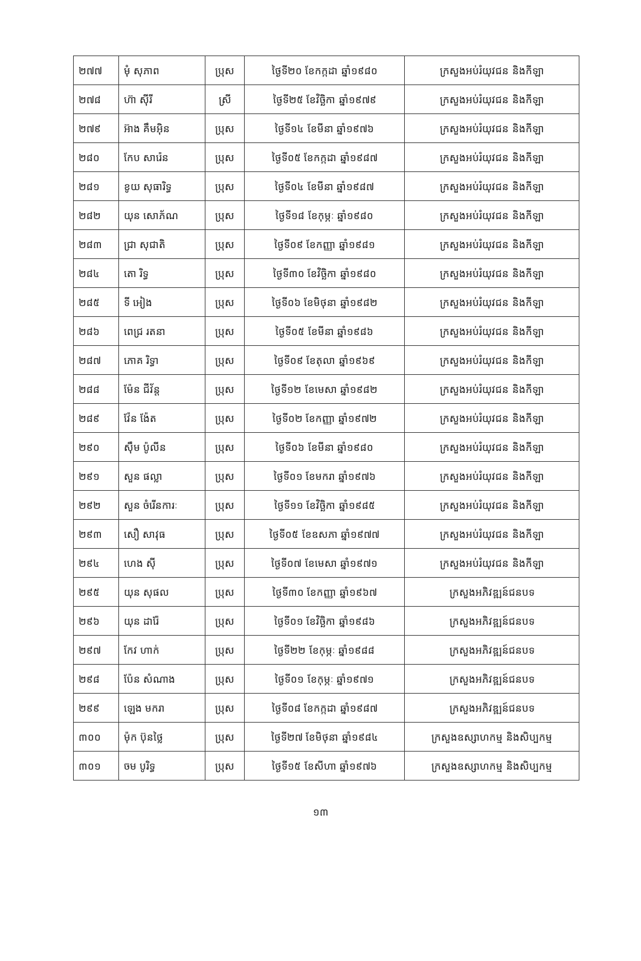| ២៧៧ | មុំ សុភាព | ប្រុស | ថ្ងៃទី២០ ខែកក្កដា ឆ្នាំ១៩៨០ | ក្រសួងអប់រំយុវជន និងកីឡា |
| ២៧៨ | ហ៊ា ស៊ីរី | ស្រី | ថ្ងៃទី២៥ ខែវិច្ឆិកា ឆ្នាំ១៩៧៩ | ក្រសួងអប់រំយុវជន និងកីឡា |
| ២៧៩ | អ៊ាង គឹមអ៊ិន | ប្រុស | ថ្ងៃទី១៤ ខែមីនា ឆ្នាំ១៩៧៦ | ក្រសួងអប់រំយុវជន និងកីឡា |
| ២៨០ | កែប សារ៉េន | ប្រុស | ថ្ងៃទី០៥ ខែកក្កដា ឆ្នាំ១៩៨៧ | ក្រសួងអប់រំយុវជន និងកីឡា |
| ២៨១ | ខូយ សុធារិទ្ធ | ប្រុស | ថ្ងៃទី០៤ ខែមីនា ឆ្នាំ១៩៨៧ | ក្រសួងអប់រំយុវជន និងកីឡា |
| ២៨២ | យុន សោភ័ណ | ប្រុស | ថ្ងៃទី១៨ ខែកុម្ភៈ ឆ្នាំ១៩៨០ | ក្រសួងអប់រំយុវជន និងកីឡា |
| ២៨៣ | ជ្រា សុជាតិ | ប្រុស | ថ្ងៃទី០៩ ខែកញ្ញា ឆ្នាំ១៩៨១ | ក្រសួងអប់រំយុវជន និងកីឡា |
| ២៨៤ | តោ រិទ្ធ | ប្រុស | ថ្ងៃទី៣០ ខែវិច្ឆិកា ឆ្នាំ១៩៨០ | ក្រសួងអប់រំយុវជន និងកីឡា |
| ២៨៥ | ទី អៀង | ប្រុស | ថ្ងៃទី០៦ ខែមិថុនា ឆ្នាំ១៩៨២ | ក្រសួងអប់រំយុវជន និងកីឡា |
| ២៨៦ | ពេជ្រ រតនា | ប្រុស | ថ្ងៃទី០៥ ខែមីនា ឆ្នាំ១៩៨៦ | ក្រសួងអប់រំយុវជន និងកីឡា |
| ២៨៧ | ភោគ រិទ្ធា | ប្រុស | ថ្ងៃទី០៩ ខែតុលា ឆ្នាំ១៩៦៩ | ក្រសួងអប់រំយុវជន និងកីឡា |
| ២៨៨ | ម៉ែន ជីវ័ន្ត | ប្រុស | ថ្ងៃទី១២ ខែមេសា ឆ្នាំ១៩៨២ | ក្រសួងអប់រំយុវជន និងកីឡា |
| ២៨៩ | វ៉ែន ង៉ែត | ប្រុស | ថ្ងៃទី០២ ខែកញ្ញា ឆ្នាំ១៩៧២ | ក្រសួងអប់រំយុវជន និងកីឡា |
| ២៩០ | ស៊ឹម ប៉ូលីន | ប្រុស | ថ្ងៃទី០៦ ខែមីនា ឆ្នាំ១៩៨០ | ក្រសួងអប់រំយុវជន និងកីឡា |
| ២៩១ | សួន ផល្លា | ប្រុស | ថ្ងៃទី០១ ខែមករា ឆ្នាំ១៩៧៦ | ក្រសួងអប់រំយុវជន និងកីឡា |
| ២៩២ | សួន ចំរើនការៈ | ប្រុស | ថ្ងៃទី១១ ខែវិច្ឆិកា ឆ្នាំ១៩៨៥ | ក្រសួងអប់រំយុវជន និងកីឡា |
| ២៩៣ | សឿ សាវុធ | ប្រុស | ថ្ងៃទី០៥ ខែឧសភា ឆ្នាំ១៩៧៧ | ក្រសួងអប់រំយុវជន និងកីឡា |
| ២៩៤ | ហេង ស៊ី | ប្រុស | ថ្ងៃទី០៧ ខែមេសា ឆ្នាំ១៩៧១ | ក្រសួងអប់រំយុវជន និងកីឡា |
| ២៩៥ | យុន សុផល | ប្រុស | ថ្ងៃទី៣០ ខែកញ្ញា ឆ្នាំ១៩៦៧ | ក្រសួងអភិវឌ្ឍន៍ជនបទ |
| ២៩៦ | យុន ដារ៉ែ | ប្រុស | ថ្ងៃទី០១ ខែវិច្ឆិកា ឆ្នាំ១៩៨៦ | ក្រសួងអភិវឌ្ឍន៍ជនបទ |
| ២៩៧ | កែវ ហាក់ | ប្រុស | ថ្ងៃទី២២ ខែកុម្ភៈ ឆ្នាំ១៩៨៨ | ក្រសួងអភិវឌ្ឍន៍ជនបទ |
| ២៩៨ | ប៉ែន សំណាង | ប្រុស | ថ្ងៃទី០១ ខែកុម្ភៈ ឆ្នាំ១៩៧១ | ក្រសួងអភិវឌ្ឍន៍ជនបទ |
| ២៩៩ | ឡេង មករា | ប្រុស | ថ្ងៃទី០៨ ខែកក្កដា ឆ្នាំ១៩៨៧ | ក្រសួងអភិវឌ្ឍន៍ជនបទ |
| ៣០០ | ម៉ុក ប៊ុនថ្លៃ | ប្រុស | ថ្ងៃទី២៧ ខែមិថុនា ឆ្នាំ១៩៨៤ | ក្រសួងឧស្សាហកម្ម និងសិប្បកម្ម |
| ៣០១ | ចម បូរិទ្ធ | ប្រុស | ថ្ងៃទី១៥ ខែសីហា ឆ្នាំ១៩៧៦ | ក្រសួងឧស្សាហកម្ម និងសិប្បកម្ម |
១៣